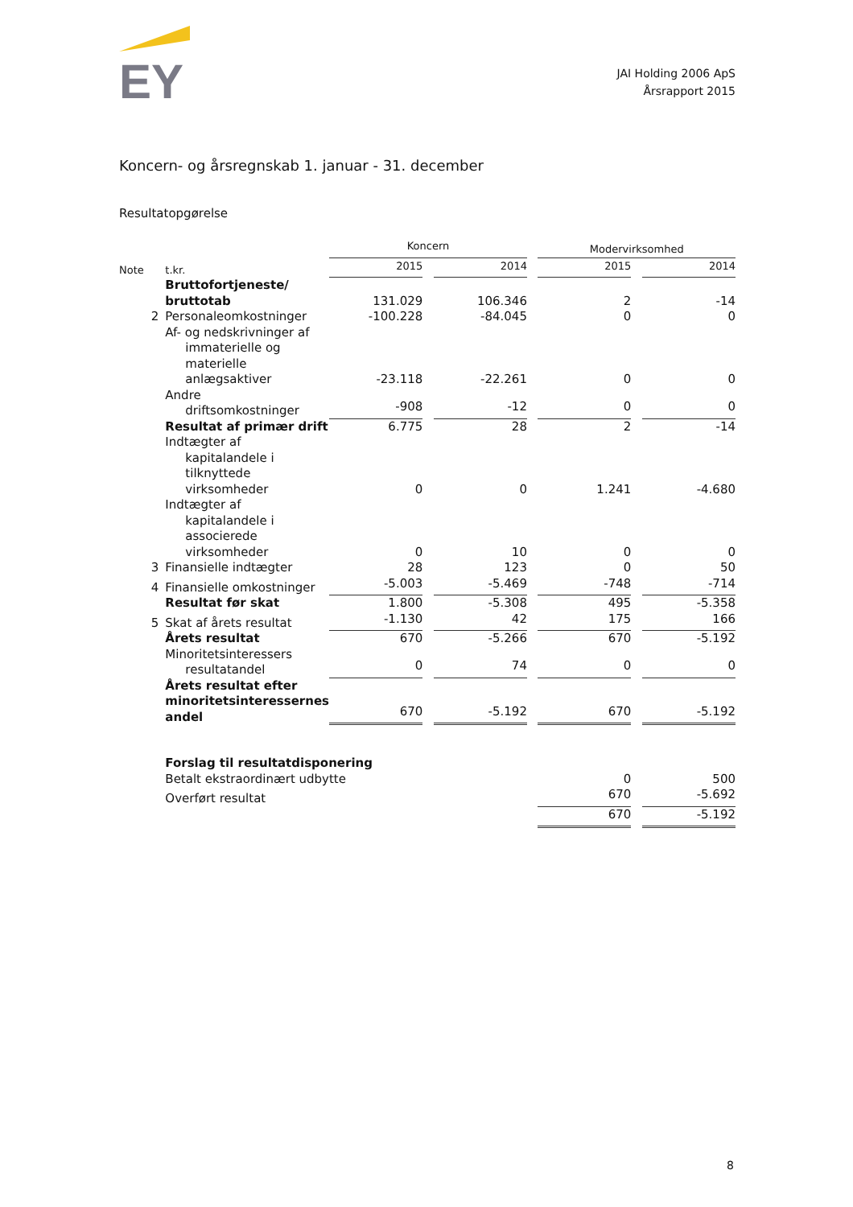EY
JAI Holding 2006 ApS
Årsrapport 2015
Koncern- og årsregnskab 1. januar - 31. december
Resultatopgørelse
| | | Koncern | | | | Modervirksomhed | | |
| Note | t.kr. | 2015 | | 2014 | | 2015 | | 2014 |
| | Bruttofortjeneste/ bruttotab | 131.029 | | 106.346 | | 2 | | -14 |
| 2 | Personaleomkostninger | -100.228 | | -84.045 | | 0 | | 0 |
| | Af- og nedskrivninger af immaterielle og materielle anlægsaktiver | -23.118 | | -22.261 | | 0 | | 0 |
| | Andre driftsomkostninger | -908 | | -12 | | 0 | | 0 |
| | Resultat af primær drift | 6.775 | | 28 | | 2 | | -14 |
| | Indtægter af kapitalandele i tilknyttede virksomheder | 0 | | 0 | | 1.241 | | -4.680 |
| | Indtægter af kapitalandele i associerede virksomheder | 0 | | 10 | | 0 | | 0 |
| 3 | Finansielle indtægter | 28 | | 123 | | 0 | | 50 |
| 4 | Finansielle omkostninger | -5.003 | | -5.469 | | -748 | | -714 |
| | Resultat før skat | 1.800 | | -5.308 | | 495 | | -5.358 |
| 5 | Skat af årets resultat | -1.130 | | 42 | | 175 | | 166 |
| | Årets resultat | 670 | | -5.266 | | 670 | | -5.192 |
| | Minoritetsinteressers resultatandel | 0 | | 74 | | 0 | | 0 |
| | Årets resultat efter minoritetsinteressernes andel | 670 | | -5.192 | | 670 | | -5.192 |
| | Forslag til resultatdisponering | | | | | | | |
| | Betalt ekstraordinært udbytte | | | | | 0 | | 500 |
| | Overført resultat | | | | | 670 | | -5.692 |
| | | | | | | 670 | | -5.192 |
8